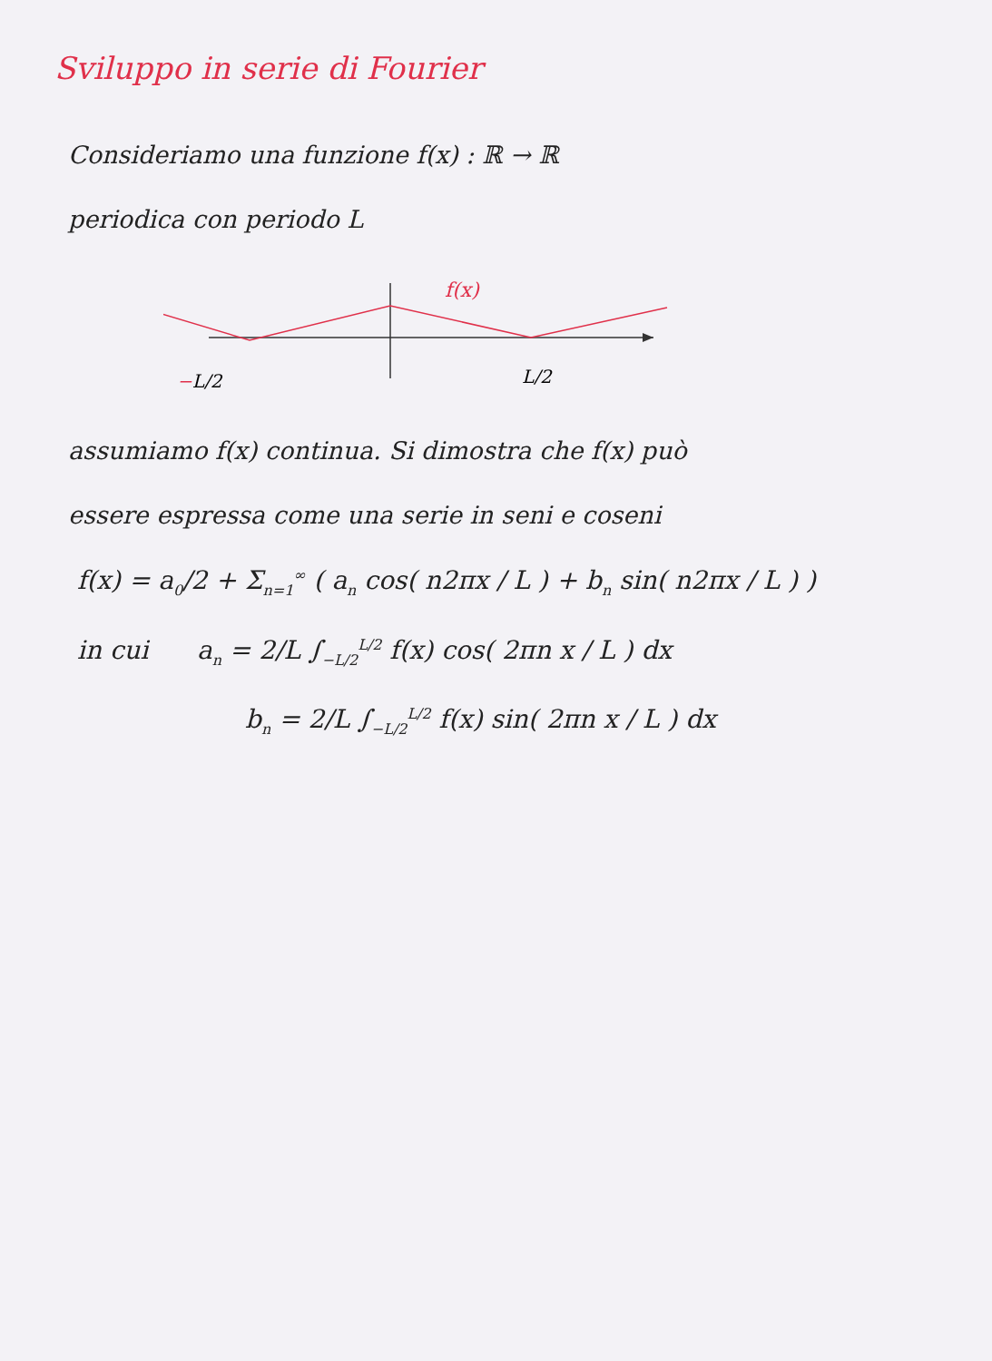Sviluppo in serie di Fourier
Consideriamo una funzione f(x) : ℝ → ℝ
periodica con periodo L
f(x)
−L/2
L/2
assumiamo f(x) continua. Si dimostra che f(x) può
essere espressa come una serie in seni e coseni
f(x) = a<sub>0</sub>/2 + Σ<sub>n=1</sub><sup>∞</sup> ( a<sub>n</sub> cos( n2πx / L ) + b<sub>n</sub> sin( n2πx / L ) )
in cui a<sub>n</sub> = 2/L ∫<sub>−L/2</sub><sup>L/2</sup> f(x) cos( 2πn x / L ) dx
b<sub>n</sub> = 2/L ∫<sub>−L/2</sub><sup>L/2</sup> f(x) sin( 2πn x / L ) dx